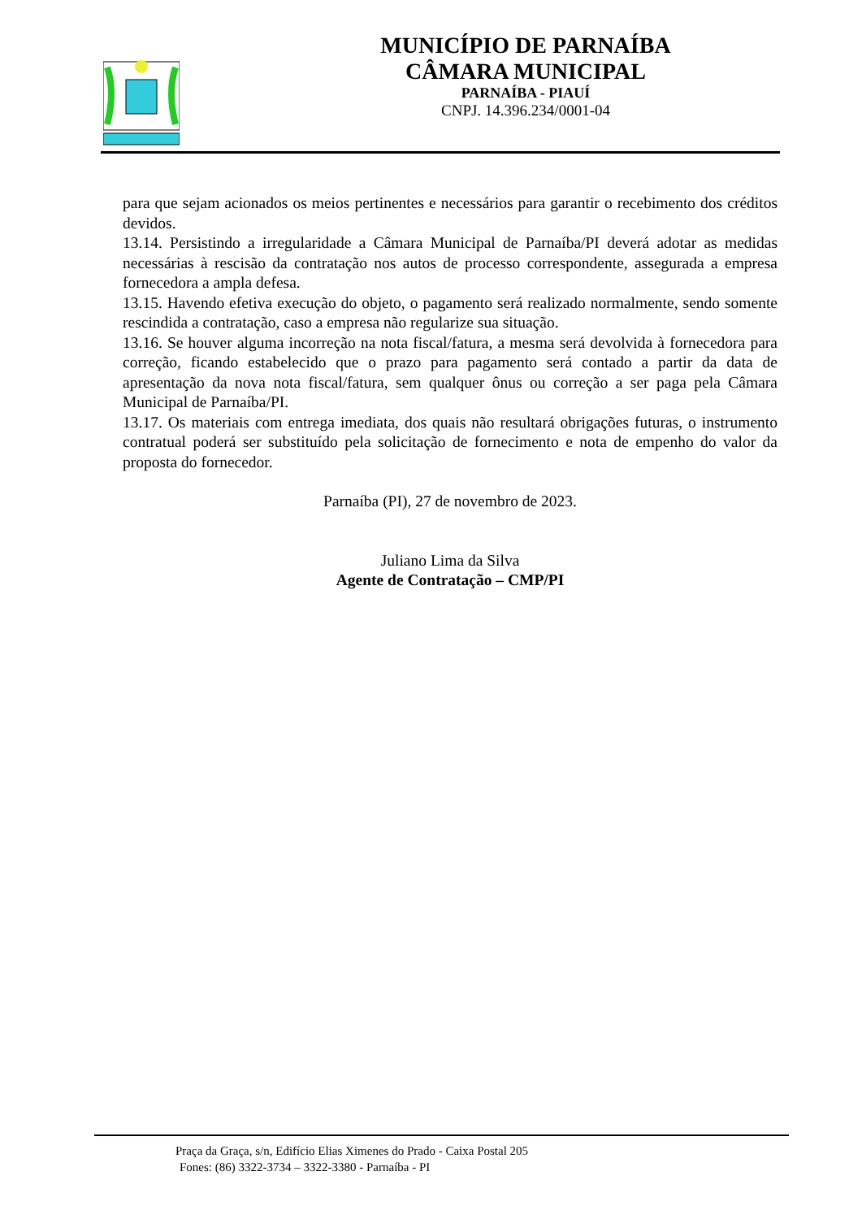MUNICÍPIO DE PARNAÍBA
CÂMARA MUNICIPAL
PARNAÍBA - PIAUÍ
CNPJ. 14.396.234/0001-04
para que sejam acionados os meios pertinentes e necessários para garantir o recebimento dos créditos devidos.
13.14. Persistindo a irregularidade a Câmara Municipal de Parnaíba/PI deverá adotar as medidas necessárias à rescisão da contratação nos autos de processo correspondente, assegurada a empresa fornecedora a ampla defesa.
13.15. Havendo efetiva execução do objeto, o pagamento será realizado normalmente, sendo somente rescindida a contratação, caso a empresa não regularize sua situação.
13.16. Se houver alguma incorreção na nota fiscal/fatura, a mesma será devolvida à fornecedora para correção, ficando estabelecido que o prazo para pagamento será contado a partir da data de apresentação da nova nota fiscal/fatura, sem qualquer ônus ou correção a ser paga pela Câmara Municipal de Parnaíba/PI.
13.17. Os materiais com entrega imediata, dos quais não resultará obrigações futuras, o instrumento contratual poderá ser substituído pela solicitação de fornecimento e nota de empenho do valor da proposta do fornecedor.
Parnaíba (PI), 27 de novembro de 2023.
Juliano Lima da Silva
Agente de Contratação – CMP/PI
Praça da Graça, s/n, Edifício Elias Ximenes do Prado - Caixa Postal 205
Fones: (86) 3322-3734 – 3322-3380 - Parnaíba - PI